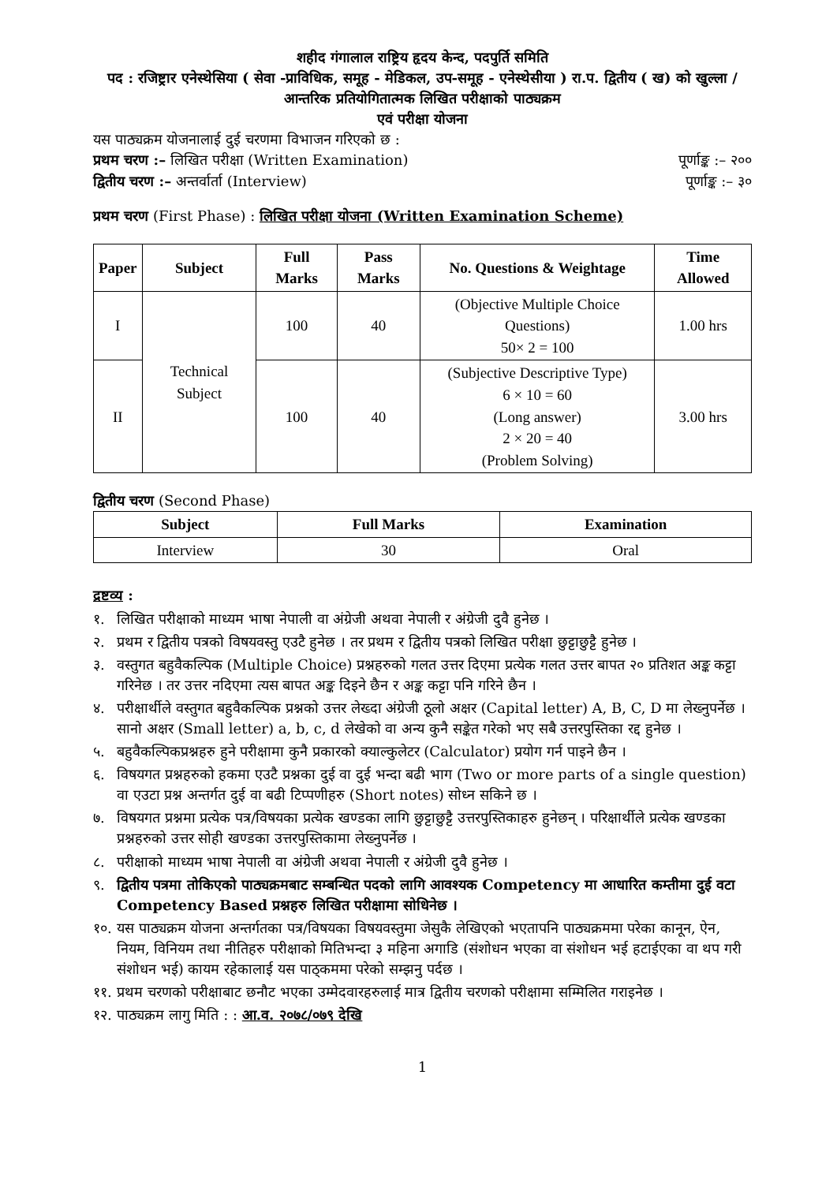शहीद गंगालाल राष्ट्रिय हृदय केन्द, पदपुर्ति समिति
पद : रजिष्ट्रार एनेस्थेसिया ( सेवा -प्राविधिक, समूह - मेडिकल, उप-समूह - एनेस्थेसीया ) रा.प. द्वितीय ( ख) को खुल्ला /आन्तरिक प्रतियोगितात्मक लिखित परीक्षाको पाठ्यक्रम
एवं परीक्षा योजना
यस पाठ्यक्रम योजनालाई दुई चरणमा विभाजन गरिएको छ :
प्रथम चरण :– लिखित परीक्षा (Written Examination) पूर्णाङ्क :– २००
द्वितीय चरण :– अन्तर्वार्ता (Interview) पूर्णाङ्क :– ३०
प्रथम चरण (First Phase) : लिखित परीक्षा योजना (Written Examination Scheme)
| Paper | Subject | Full Marks | Pass Marks | No. Questions & Weightage | Time Allowed |
| --- | --- | --- | --- | --- | --- |
| I | Technical Subject | 100 | 40 | (Objective Multiple Choice Questions) 50× 2 = 100 | 1.00 hrs |
| II | | 100 | 40 | (Subjective Descriptive Type) 6 × 10 = 60 (Long answer) 2 × 20 = 40 (Problem Solving) | 3.00 hrs |
द्वितीय चरण (Second Phase)
| Subject | Full Marks | Examination |
| --- | --- | --- |
| Interview | 30 | Oral |
द्रष्टव्य :
१. लिखित परीक्षाको माध्यम भाषा नेपाली वा अंग्रेजी अथवा नेपाली र अंग्रेजी दुवै हुनेछ ।
२. प्रथम र द्वितीय पत्रको विषयवस्तु एउटै हुनेछ । तर प्रथम र द्वितीय पत्रको लिखित परीक्षा छुट्टाछुट्टै हुनेछ ।
३. वस्तुगत बहुवैकल्पिक (Multiple Choice) प्रश्नहरुको गलत उत्तर दिएमा प्रत्येक गलत उत्तर बापत २० प्रतिशत अङ्क कट्टा गरिनेछ । तर उत्तर नदिएमा त्यस बापत अङ्क दिइने छैन र अङ्क कट्टा पनि गरिने छैन ।
४. परीक्षार्थीले वस्तुगत बहुवैकल्पिक प्रश्नको उत्तर लेख्दा अंग्रेजी ठूलो अक्षर (Capital letter) A, B, C, D मा लेख्नुपर्नेछ । सानो अक्षर (Small letter) a, b, c, d लेखेको वा अन्य कुनै सङ्केत गरेको भए सबै उत्तरपुस्तिका रद्द हुनेछ ।
५. बहुवैकल्पिकप्रश्नहरु हुने परीक्षामा कुनै प्रकारको क्याल्कुलेटर (Calculator) प्रयोग गर्न पाइने छैन ।
६. विषयगत प्रश्नहरुको हकमा एउटै प्रश्नका दुई वा दुई भन्दा बढी भाग (Two or more parts of a single question) वा एउटा प्रश्न अन्तर्गत दुई वा बढी टिप्पणीहरु (Short notes) सोध्न सकिने छ ।
७. विषयगत प्रश्नमा प्रत्येक पत्र/विषयका प्रत्येक खण्डका लागि छुट्टाछुट्टै उत्तरपुस्तिकाहरु हुनेछन् । परिक्षार्थीले प्रत्येक खण्डका प्रश्नहरुको उत्तर सोही खण्डका उत्तरपुस्तिकामा लेख्नुपर्नेछ ।
८. परीक्षाको माध्यम भाषा नेपाली वा अंग्रेजी अथवा नेपाली र अंग्रेजी दुवै हुनेछ ।
९. द्वितीय पत्रमा तोकिएको पाठ्यक्रमबाट सम्बन्धित पदको लागि आवश्यक Competency मा आधारित कम्तीमा दुई वटा Competency Based प्रश्नहरु लिखित परीक्षामा सोधिनेछ ।
१०. यस पाठ्यक्रम योजना अन्तर्गतका पत्र/विषयका विषयवस्तुमा जेसुकै लेखिएको भएतापनि पाठ्यक्रममा परेका कानून, ऐन, नियम, विनियम तथा नीतिहरु परीक्षाको मितिभन्दा ३ महिना अगाडि (संशोधन भएका वा संशोधन भई हटाईएका वा थप गरी संशोधन भई) कायम रहेकालाई यस पाठ्कममा परेको सम्झनु पर्दछ ।
११. प्रथम चरणको परीक्षाबाट छनौट भएका उम्मेदवारहरुलाई मात्र द्वितीय चरणको परीक्षामा सम्मिलित गराइनेछ ।
१२. पाठ्यक्रम लागु मिति : : आ.व. २०७८/०७९ देखि
1